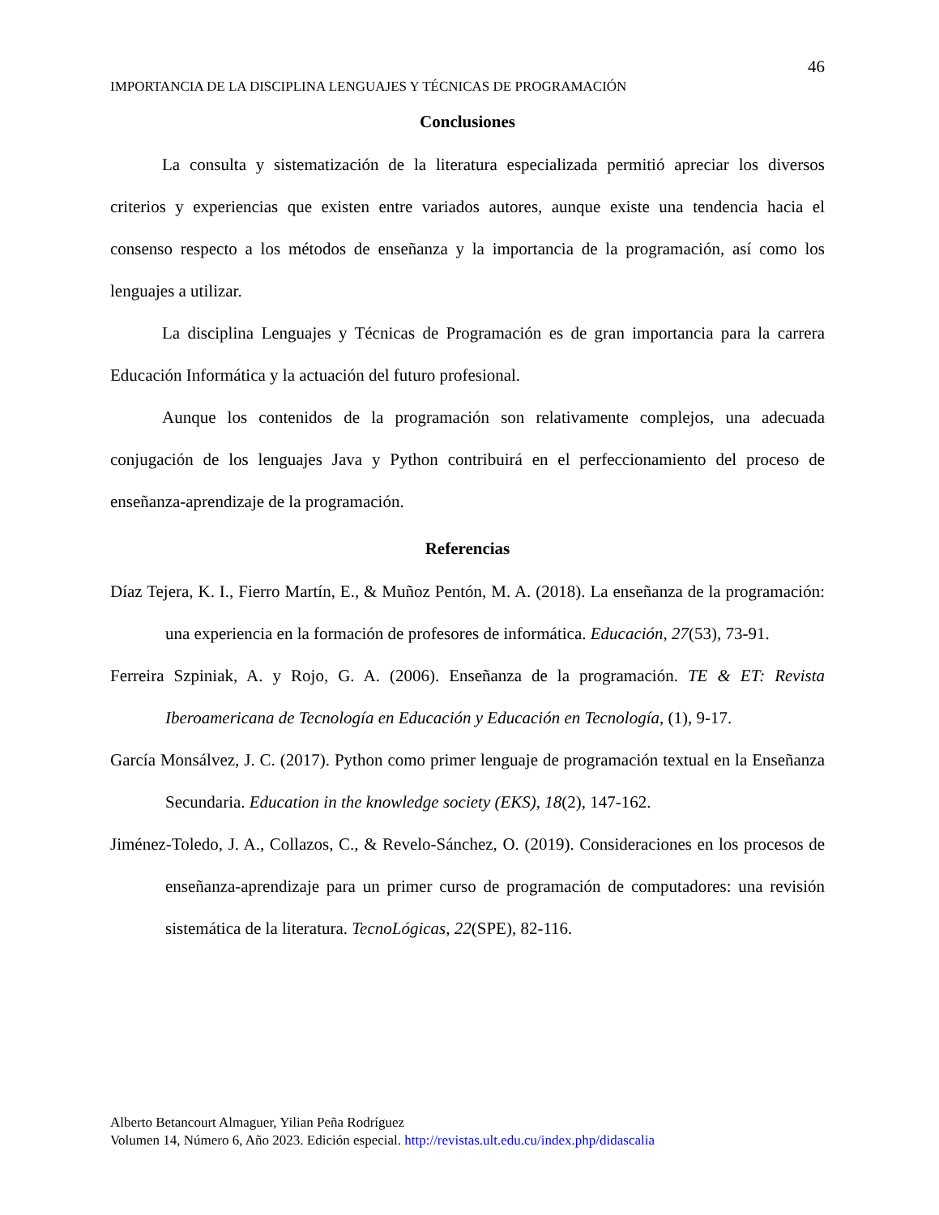46
IMPORTANCIA DE LA DISCIPLINA LENGUAJES Y TÉCNICAS DE PROGRAMACIÓN
Conclusiones
La consulta y sistematización de la literatura especializada permitió apreciar los diversos criterios y experiencias que existen entre variados autores, aunque existe una tendencia hacia el consenso respecto a los métodos de enseñanza y la importancia de la programación, así como los lenguajes a utilizar.
La disciplina Lenguajes y Técnicas de Programación es de gran importancia para la carrera Educación Informática y la actuación del futuro profesional.
Aunque los contenidos de la programación son relativamente complejos, una adecuada conjugación de los lenguajes Java y Python contribuirá en el perfeccionamiento del proceso de enseñanza-aprendizaje de la programación.
Referencias
Díaz Tejera, K. I., Fierro Martín, E., & Muñoz Pentón, M. A. (2018). La enseñanza de la programación: una experiencia en la formación de profesores de informática. Educación, 27(53), 73-91.
Ferreira Szpiniak, A. y Rojo, G. A. (2006). Enseñanza de la programación. TE & ET: Revista Iberoamericana de Tecnología en Educación y Educación en Tecnología, (1), 9-17.
García Monsálvez, J. C. (2017). Python como primer lenguaje de programación textual en la Enseñanza Secundaria. Education in the knowledge society (EKS), 18(2), 147-162.
Jiménez-Toledo, J. A., Collazos, C., & Revelo-Sánchez, O. (2019). Consideraciones en los procesos de enseñanza-aprendizaje para un primer curso de programación de computadores: una revisión sistemática de la literatura. TecnoLógicas, 22(SPE), 82-116.
Alberto Betancourt Almaguer, Yilian Peña Rodríguez
Volumen 14, Número 6, Año 2023. Edición especial. http://revistas.ult.edu.cu/index.php/didascalia